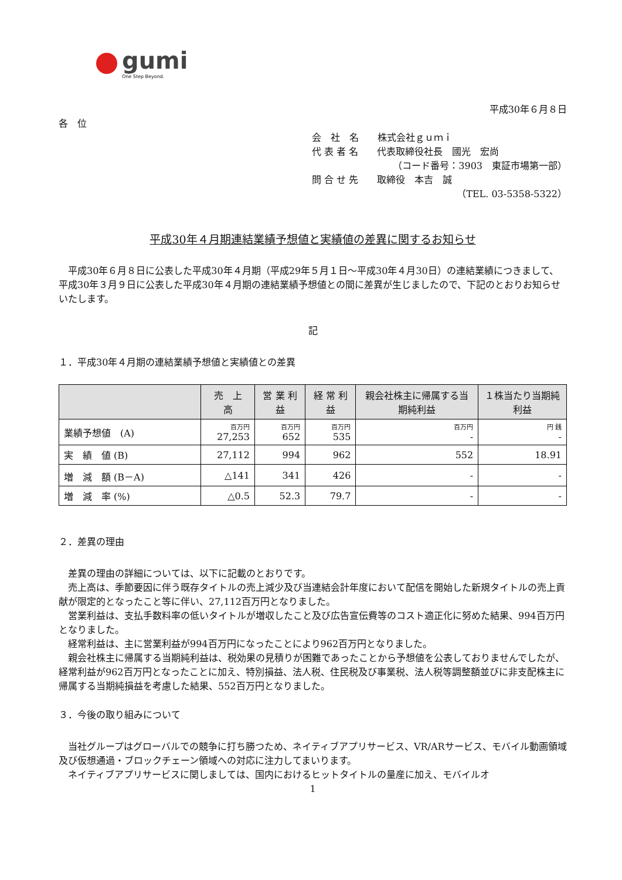gumi
One Step Beyond.
平成30年６月８日
各　位
会　社　名　　株式会社ｇｕｍｉ
代 表 者 名　　代表取締役社長　國光　宏尚
（コード番号：3903　東証市場第一部）
問 合 せ 先　　取締役　本吉　誠
（TEL. 03-5358-5322）
平成30年４月期連結業績予想値と実績値の差異に関するお知らせ
　平成30年６月８日に公表した平成30年４月期（平成29年５月１日～平成30年４月30日）の連結業績につきまして、平成30年３月９日に公表した平成30年４月期の連結業績予想値との間に差異が生じましたので、下記のとおりお知らせいたします。
記
１．平成30年４月期の連結業績予想値と実績値との差異
| | 売 上 高 | 営 業 利 益 | 経 常 利 益 | 親会社株主に帰属する当期純利益 | １株当たり当期純利益 |
| --- | --- | --- | --- | --- | --- |
| 業績予想値 (A) | 百万円 27,253 | 百万円 652 | 百万円 535 | 百万円 - | 円 銭 - |
| 実 績 値 (B) | 27,112 | 994 | 962 | 552 | 18.91 |
| 増 減 額 (B－A) | △141 | 341 | 426 | - | - |
| 増 減 率 (%) | △0.5 | 52.3 | 79.7 | - | - |
２．差異の理由
　差異の理由の詳細については、以下に記載のとおりです。
　売上高は、季節要因に伴う既存タイトルの売上減少及び当連結会計年度において配信を開始した新規タイトルの売上貢献が限定的となったこと等に伴い、27,112百万円となりました。
　営業利益は、支払手数料率の低いタイトルが増収したこと及び広告宣伝費等のコスト適正化に努めた結果、994百万円となりました。
　経常利益は、主に営業利益が994百万円になったことにより962百万円となりました。
　親会社株主に帰属する当期純利益は、税効果の見積りが困難であったことから予想値を公表しておりませんでしたが、経常利益が962百万円となったことに加え、特別損益、法人税、住民税及び事業税、法人税等調整額並びに非支配株主に帰属する当期純損益を考慮した結果、552百万円となりました。
３．今後の取り組みについて
　当社グループはグローバルでの競争に打ち勝つため、ネイティブアプリサービス、VR/ARサービス、モバイル動画領域及び仮想通過・ブロックチェーン領域への対応に注力してまいります。
　ネイティブアプリサービスに関しましては、国内におけるヒットタイトルの量産に加え、モバイルオ
1